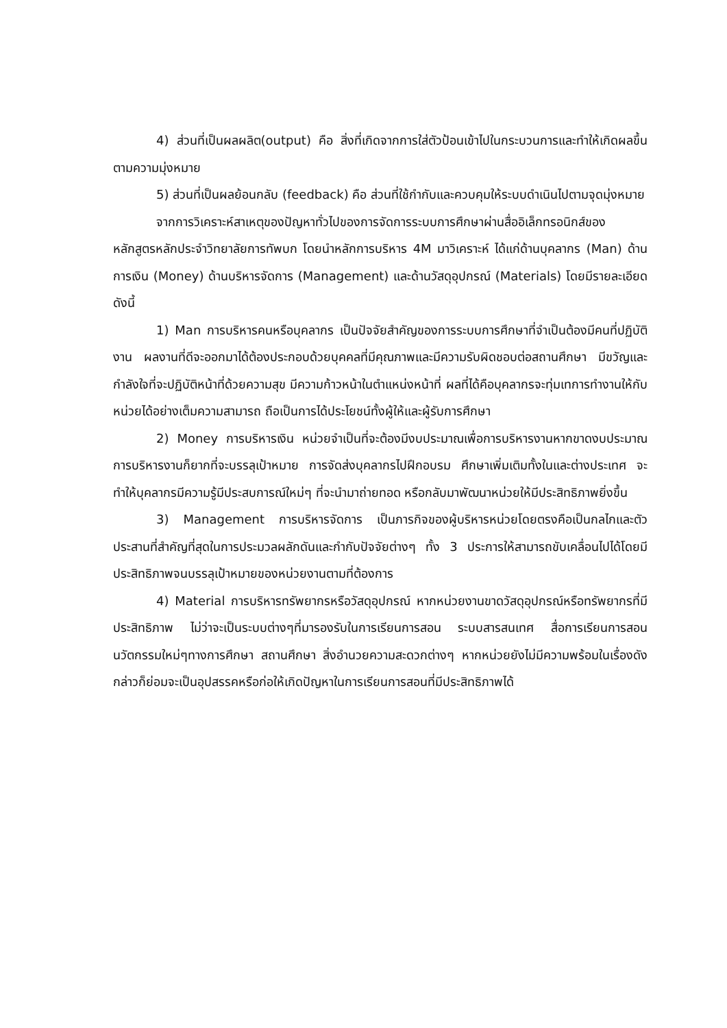4) ส่วนที่เป็นผลผลิต(output) คือ สิ่งที่เกิดจากการใส่ตัวป้อนเข้าไปในกระบวนการและทำให้เกิดผลขึ้นตามความมุ่งหมาย
5) ส่วนที่เป็นผลย้อนกลับ (feedback) คือ ส่วนที่ใช้กำกับและควบคุมให้ระบบดำเนินไปตามจุดมุ่งหมาย
จากการวิเคราะห์สาเหตุของปัญหาทั่วไปของการจัดการระบบการศึกษาผ่านสื่ออิเล็กทรอนิกส์ของหลักสูตรหลักประจำวิทยาลัยการทัพบก โดยนำหลักการบริหาร 4M มาวิเคราะห์ ได้แก่ด้านบุคลากร (Man) ด้านการเงิน (Money) ด้านบริหารจัดการ (Management) และด้านวัสดุอุปกรณ์ (Materials) โดยมีรายละเอียด ดังนี้
1) Man การบริหารคนหรือบุคลากร เป็นปัจจัยสำคัญของการระบบการศึกษาที่จำเป็นต้องมีคนที่ปฏิบัติงาน ผลงานที่ดีจะออกมาได้ต้องประกอบด้วยบุคคลที่มีคุณภาพและมีความรับผิดชอบต่อสถานศึกษา มีขวัญและกำลังใจที่จะปฏิบัติหน้าที่ด้วยความสุข มีความก้าวหน้าในตำแหน่งหน้าที่ ผลที่ได้คือบุคลากรจะทุ่มเทการทำงานให้กับหน่วยได้อย่างเต็มความสามารถ ถือเป็นการได้ประโยชน์ทั้งผู้ให้และผู้รับการศึกษา
2) Money การบริหารเงิน หน่วยจำเป็นที่จะต้องมีงบประมาณเพื่อการบริหารงานหากขาดงบประมาณ การบริหารงานก็ยากที่จะบรรลุเป้าหมาย การจัดส่งบุคลากรไปฝึกอบรม ศึกษาเพิ่มเติมทั้งในและต่างประเทศ จะทำให้บุคลากรมีความรู้มีประสบการณ์ใหม่ๆ ที่จะนำมาถ่ายทอด หรือกลับมาพัฒนาหน่วยให้มีประสิทธิภาพยิ่งขึ้น
3) Management การบริหารจัดการ เป็นภารกิจของผู้บริหารหน่วยโดยตรงคือเป็นกลไกและตัวประสานที่สำคัญที่สุดในการประมวลผลักดันและกำกับปัจจัยต่างๆ ทั้ง 3 ประการให้สามารถขับเคลื่อนไปได้โดยมีประสิทธิภาพจนบรรลุเป้าหมายของหน่วยงานตามที่ต้องการ
4) Material การบริหารทรัพยากรหรือวัสดุอุปกรณ์ หากหน่วยงานขาดวัสดุอุปกรณ์หรือทรัพยากรที่มีประสิทธิภาพ ไม่ว่าจะเป็นระบบต่างๆที่มารองรับในการเรียนการสอน ระบบสารสนเทศ สื่อการเรียนการสอน นวัตกรรมใหม่ๆทางการศึกษา สถานศึกษา สิ่งอำนวยความสะดวกต่างๆ หากหน่วยยังไม่มีความพร้อมในเรื่องดังกล่าวก็ย่อมจะเป็นอุปสรรคหรือก่อให้เกิดปัญหาในการเรียนการสอนที่มีประสิทธิภาพได้